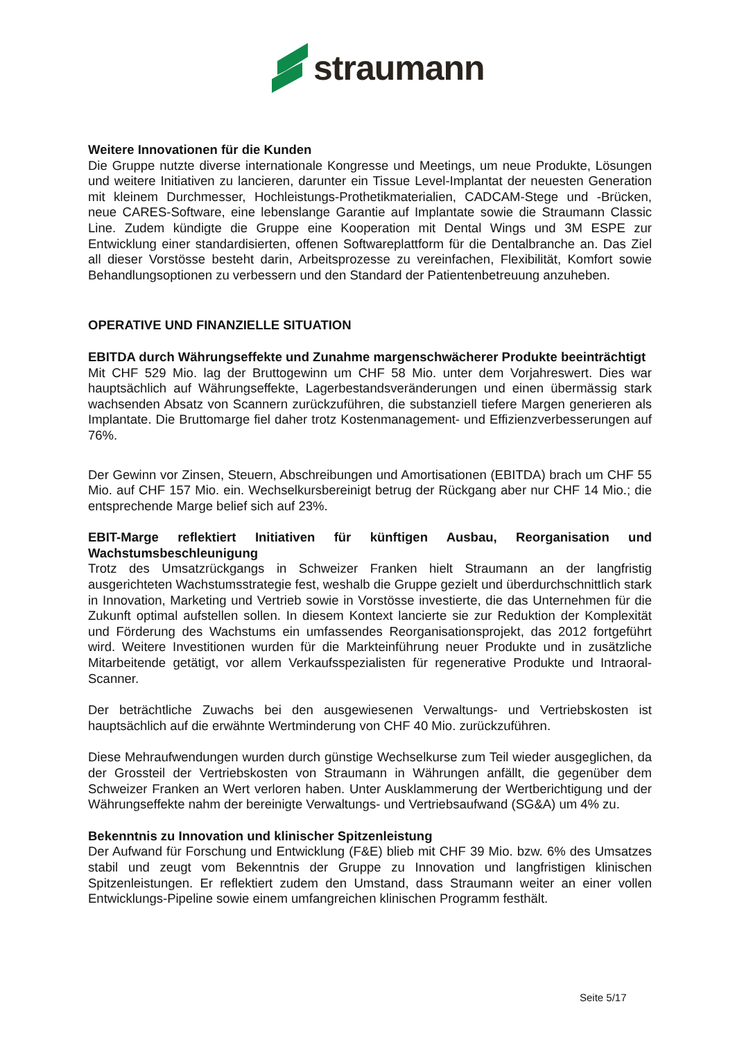straumann
Weitere Innovationen für die Kunden
Die Gruppe nutzte diverse internationale Kongresse und Meetings, um neue Produkte, Lösungen und weitere Initiativen zu lancieren, darunter ein Tissue Level-Implantat der neuesten Generation mit kleinem Durchmesser, Hochleistungs-Prothetikmaterialien, CADCAM-Stege und -Brücken, neue CARES-Software, eine lebenslange Garantie auf Implantate sowie die Straumann Classic Line. Zudem kündigte die Gruppe eine Kooperation mit Dental Wings und 3M ESPE zur Entwicklung einer standardisierten, offenen Softwareplattform für die Dentalbranche an. Das Ziel all dieser Vorstösse besteht darin, Arbeitsprozesse zu vereinfachen, Flexibilität, Komfort sowie Behandlungsoptionen zu verbessern und den Standard der Patientenbetreuung anzuheben.
OPERATIVE UND FINANZIELLE SITUATION
EBITDA durch Währungseffekte und Zunahme margenschwächerer Produkte beeinträchtigt
Mit CHF 529 Mio. lag der Bruttogewinn um CHF 58 Mio. unter dem Vorjahreswert. Dies war hauptsächlich auf Währungseffekte, Lagerbestandsveränderungen und einen übermässig stark wachsenden Absatz von Scannern zurückzuführen, die substanziell tiefere Margen generieren als Implantate. Die Bruttomarge fiel daher trotz Kostenmanagement- und Effizienzverbesserungen auf 76%.
Der Gewinn vor Zinsen, Steuern, Abschreibungen und Amortisationen (EBITDA) brach um CHF 55 Mio. auf CHF 157 Mio. ein. Wechselkursbereinigt betrug der Rückgang aber nur CHF 14 Mio.; die entsprechende Marge belief sich auf 23%.
EBIT-Marge reflektiert Initiativen für künftigen Ausbau, Reorganisation und Wachstumsbeschleunigung
Trotz des Umsatzrückgangs in Schweizer Franken hielt Straumann an der langfristig ausgerichteten Wachstumsstrategie fest, weshalb die Gruppe gezielt und überdurchschnittlich stark in Innovation, Marketing und Vertrieb sowie in Vorstösse investierte, die das Unternehmen für die Zukunft optimal aufstellen sollen. In diesem Kontext lancierte sie zur Reduktion der Komplexität und Förderung des Wachstums ein umfassendes Reorganisationsprojekt, das 2012 fortgeführt wird. Weitere Investitionen wurden für die Markteinführung neuer Produkte und in zusätzliche Mitarbeitende getätigt, vor allem Verkaufsspezialisten für regenerative Produkte und Intraoral-Scanner.
Der beträchtliche Zuwachs bei den ausgewiesenen Verwaltungs- und Vertriebskosten ist hauptsächlich auf die erwähnte Wertminderung von CHF 40 Mio. zurückzuführen.
Diese Mehraufwendungen wurden durch günstige Wechselkurse zum Teil wieder ausgeglichen, da der Grossteil der Vertriebskosten von Straumann in Währungen anfällt, die gegenüber dem Schweizer Franken an Wert verloren haben. Unter Ausklammerung der Wertberichtigung und der Währungseffekte nahm der bereinigte Verwaltungs- und Vertriebsaufwand (SG&A) um 4% zu.
Bekenntnis zu Innovation und klinischer Spitzenleistung
Der Aufwand für Forschung und Entwicklung (F&E) blieb mit CHF 39 Mio. bzw. 6% des Umsatzes stabil und zeugt vom Bekenntnis der Gruppe zu Innovation und langfristigen klinischen Spitzenleistungen. Er reflektiert zudem den Umstand, dass Straumann weiter an einer vollen Entwicklungs-Pipeline sowie einem umfangreichen klinischen Programm festhält.
Seite 5/17